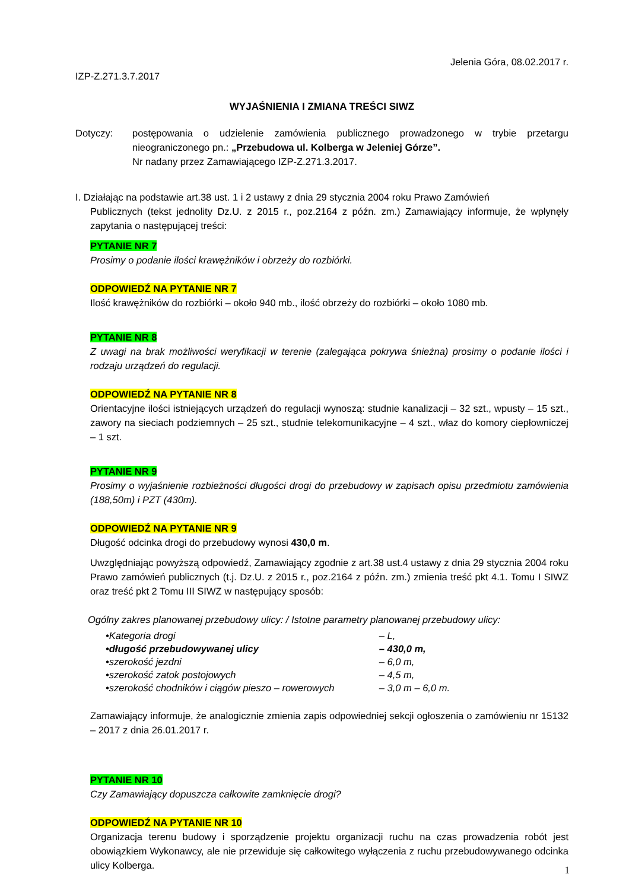Jelenia Góra, 08.02.2017 r.
IZP-Z.271.3.7.2017
WYJAŚNIENIA I ZMIANA TREŚCI SIWZ
Dotyczy: postępowania o udzielenie zamówienia publicznego prowadzonego w trybie przetargu nieograniczonego pn.: „Przebudowa ul. Kolberga w Jeleniej Górze”.
Nr nadany przez Zamawiającego IZP-Z.271.3.2017.
I. Działając na podstawie art.38 ust. 1 i 2 ustawy z dnia 29 stycznia 2004 roku Prawo Zamówień
Publicznych (tekst jednolity Dz.U. z 2015 r., poz.2164 z późn. zm.) Zamawiający informuje, że wpłynęły zapytania o następującej treści:
PYTANIE NR 7
Prosimy o podanie ilości krawężników i obrzeży do rozbiórki.
ODPOWIEDŹ NA PYTANIE NR 7
Ilość krawężników do rozbiórki – około 940 mb., ilość obrzeży do rozbiórki – około 1080 mb.
PYTANIE NR 8
Z uwagi na brak możliwości weryfikacji w terenie (zalegająca pokrywa śnieżna) prosimy o podanie ilości i rodzaju urządzeń do regulacji.
ODPOWIEDŹ NA PYTANIE NR 8
Orientacyjne ilości istniejących urządzeń do regulacji wynoszą: studnie kanalizacji – 32 szt., wpusty – 15 szt., zawory na sieciach podziemnych – 25 szt., studnie telekomunikacyjne – 4 szt., właz do komory ciepłowniczej – 1 szt.
PYTANIE NR 9
Prosimy o wyjaśnienie rozbieżności długości drogi do przebudowy w zapisach opisu przedmiotu zamówienia (188,50m) i PZT (430m).
ODPOWIEDŹ NA PYTANIE NR 9
Długość odcinka drogi do przebudowy wynosi 430,0 m.
Uwzględniając powyższą odpowiedź, Zamawiający zgodnie z art.38 ust.4 ustawy z dnia 29 stycznia 2004 roku Prawo zamówień publicznych (t.j. Dz.U. z 2015 r., poz.2164 z późn. zm.) zmienia treść pkt 4.1. Tomu I SIWZ oraz treść pkt 2 Tomu III SIWZ w następujący sposób:
Ogólny zakres planowanej przebudowy ulicy: / Istotne parametry planowanej przebudowy ulicy:
• Kategoria drogi – L,
• długość przebudowywanej ulicy – 430,0 m,
• szerokość jezdni – 6,0 m,
• szerokość zatok postojowych – 4,5 m,
• szerokość chodników i ciągów pieszo – rowerowych – 3,0 m – 6,0 m.
Zamawiający informuje, że analogicznie zmienia zapis odpowiedniej sekcji ogłoszenia o zamówieniu nr 15132 – 2017 z dnia 26.01.2017 r.
PYTANIE NR 10
Czy Zamawiający dopuszcza całkowite zamknięcie drogi?
ODPOWIEDŹ NA PYTANIE NR 10
Organizacja terenu budowy i sporządzenie projektu organizacji ruchu na czas prowadzenia robót jest obowiązkiem Wykonawcy, ale nie przewiduje się całkowitego wyłączenia z ruchu przebudowywanego odcinka ulicy Kolberga.
1